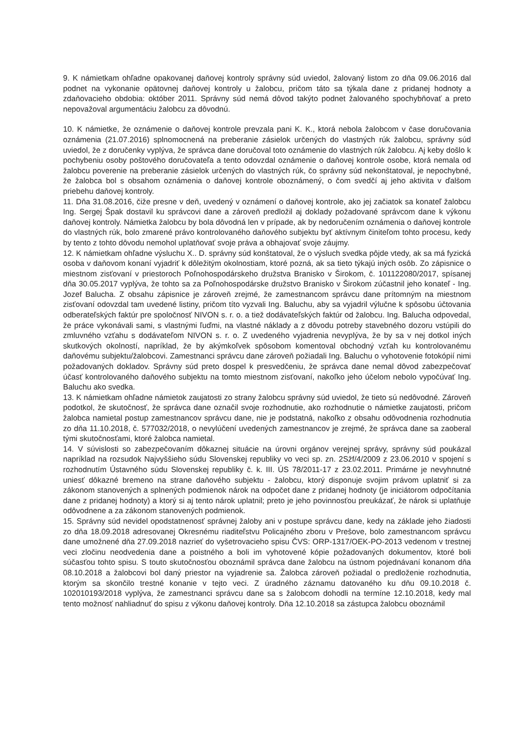9. K námietkam ohľadne opakovanej daňovej kontroly správny súd uviedol, žalovaný listom zo dňa 09.06.2016 dal podnet na vykonanie opätovnej daňovej kontroly u žalobcu, pričom táto sa týkala dane z pridanej hodnoty a zdaňovacieho obdobia: október 2011. Správny súd nemá dôvod takýto podnet žalovaného spochybňovať a preto nepovažoval argumentáciu žalobcu za dôvodnú.
10. K námietke, že oznámenie o daňovej kontrole prevzala pani K. K., ktorá nebola žalobcom v čase doručovania oznámenia (21.07.2016) splnomocnená na preberanie zásielok určených do vlastných rúk žalobcu, správny súd uviedol, že z doručenky vyplýva, že správca dane doručoval toto oznámenie do vlastných rúk žalobcu. Aj keby došlo k pochybeniu osoby poštového doručovateľa a tento odovzdal oznámenie o daňovej kontrole osobe, ktorá nemala od žalobcu poverenie na preberanie zásielok určených do vlastných rúk, čo správny súd nekonštatoval, je nepochybné, že žalobca bol s obsahom oznámenia o daňovej kontrole oboznámený, o čom svedčí aj jeho aktivita v ďalšom priebehu daňovej kontroly.
11. Dňa 31.08.2016, čiže presne v deň, uvedený v oznámení o daňovej kontrole, ako jej začiatok sa konateľ žalobcu Ing. Sergej Špak dostavil ku správcovi dane a zároveň predložil aj doklady požadované správcom dane k výkonu daňovej kontroly. Námietka žalobcu by bola dôvodná len v prípade, ak by nedoručením oznámenia o daňovej kontrole do vlastných rúk, bolo zmarené právo kontrolovaného daňového subjektu byť aktívnym činiteľom tohto procesu, kedy by tento z tohto dôvodu nemohol uplatňovať svoje práva a obhajovať svoje záujmy.
12. K námietkam ohľadne výsluchu X.. D. správny súd konštatoval, že o výsluch svedka pôjde vtedy, ak sa má fyzická osoba v daňovom konaní vyjadriť k dôležitým okolnostiam, ktoré pozná, ak sa tieto týkajú iných osôb. Zo zápisnice o miestnom zisťovaní v priestoroch Poľnohospodárskeho družstva Branisko v Širokom, č. 101122080/2017, spísanej dňa 30.05.2017 vyplýva, že tohto sa za Poľnohospodárske družstvo Branisko v Širokom zúčastnil jeho konateľ - Ing. Jozef Balucha. Z obsahu zápisnice je zároveň zrejmé, že zamestnancom správcu dane prítomným na miestnom zisťovaní odovzdal tam uvedené listiny, pričom títo vyzvali Ing. Baluchu, aby sa vyjadril výlučne k spôsobu účtovania odberateľských faktúr pre spoločnosť NIVON s. r. o. a tiež dodávateľských faktúr od žalobcu. Ing. Balucha odpovedal, že práce vykonávali sami, s vlastnými ľuďmi, na vlastné náklady a z dôvodu potreby stavebného dozoru vstúpili do zmluvného vzťahu s dodávateľom NIVON s. r. o. Z uvedeného vyjadrenia nevyplýva, že by sa v nej dotkol iných skutkových okolností, napríklad, že by akýmkoľvek spôsobom komentoval obchodný vzťah ku kontrolovanému daňovému subjektu/žalobcovi. Zamestnanci správcu dane zároveň požiadali Ing. Baluchu o vyhotovenie fotokópií nimi požadovaných dokladov. Správny súd preto dospel k presvedčeniu, že správca dane nemal dôvod zabezpečovať účasť kontrolovaného daňového subjektu na tomto miestnom zisťovaní, nakoľko jeho účelom nebolo vypočúvať Ing. Baluchu ako svedka.
13. K námietkam ohľadne námietok zaujatosti zo strany žalobcu správny súd uviedol, že tieto sú nedôvodné. Zároveň podotkol, že skutočnosť, že správca dane označil svoje rozhodnutie, ako rozhodnutie o námietke zaujatosti, pričom žalobca namietal postup zamestnancov správcu dane, nie je podstatná, nakoľko z obsahu odôvodnenia rozhodnutia zo dňa 11.10.2018, č. 577032/2018, o nevylúčení uvedených zamestnancov je zrejmé, že správca dane sa zaoberal tými skutočnosťami, ktoré žalobca namietal.
14. V súvislosti so zabezpečovaním dôkaznej situácie na úrovni orgánov verejnej správy, správny súd poukázal napríklad na rozsudok Najvyššieho súdu Slovenskej republiky vo veci sp. zn. 2Sžf/4/2009 z 23.06.2010 v spojení s rozhodnutím Ústavného súdu Slovenskej republiky č. k. III. ÚS 78/2011-17 z 23.02.2011. Primárne je nevyhnutné uniesť dôkazné bremeno na strane daňového subjektu - žalobcu, ktorý disponuje svojim právom uplatniť si za zákonom stanovených a splnených podmienok nárok na odpočet dane z pridanej hodnoty (je iniciátorom odpočítania dane z pridanej hodnoty) a ktorý si aj tento nárok uplatnil; preto je jeho povinnosťou preukázať, že nárok si uplatňuje odôvodnene a za zákonom stanovených podmienok.
15. Správny súd nevidel opodstatnenosť správnej žaloby ani v postupe správcu dane, kedy na základe jeho žiadosti zo dňa 18.09.2018 adresovanej Okresnému riaditeľstvu Policajného zboru v Prešove, bolo zamestnancom správcu dane umožnené dňa 27.09.2018 nazrieť do vyšetrovacieho spisu ČVS: ORP-1317/OEK-PO-2013 vedenom v trestnej veci zločinu neodvedenia dane a poistného a boli im vyhotovené kópie požadovaných dokumentov, ktoré boli súčasťou tohto spisu. S touto skutočnosťou oboznámil správca dane žalobcu na ústnom pojednávaní konanom dňa 08.10.2018 a žalobcovi bol daný priestor na vyjadrenie sa. Žalobca zároveň požiadal o predloženie rozhodnutia, ktorým sa skončilo trestné konanie v tejto veci. Z úradného záznamu datovaného ku dňu 09.10.2018 č. 102010193/2018 vyplýva, že zamestnanci správcu dane sa s žalobcom dohodli na termíne 12.10.2018, kedy mal tento možnosť nahliadnuť do spisu z výkonu daňovej kontroly. Dňa 12.10.2018 sa zástupca žalobcu oboznámil